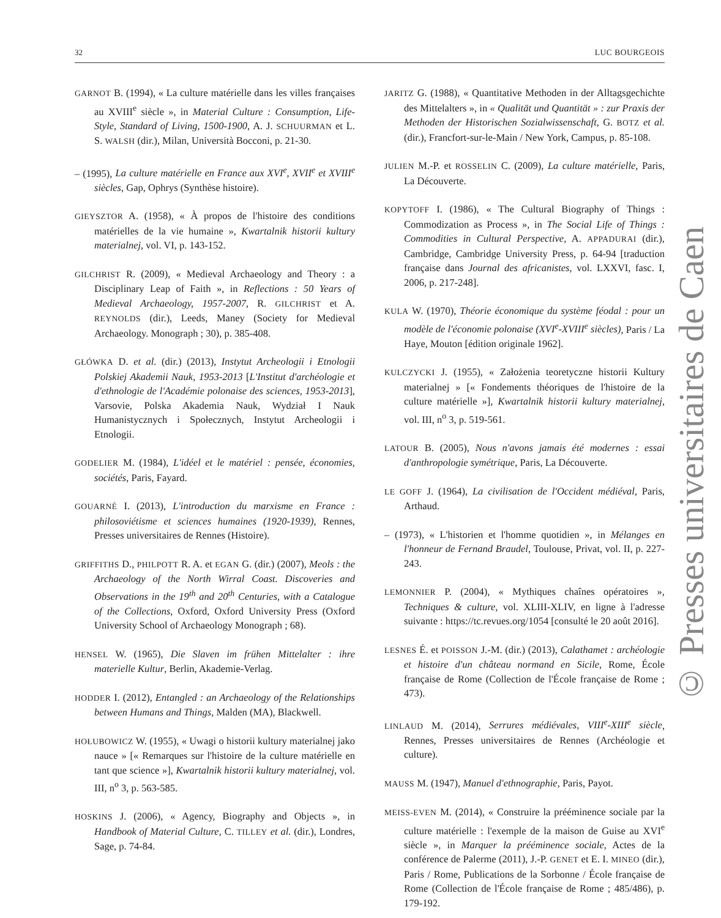32 LUC BOURGEOIS
GARNOT B. (1994), « La culture matérielle dans les villes françaises au XVIII<sup>e</sup> siècle », in Material Culture : Consumption, Life-Style, Standard of Living, 1500-1900, A. J. SCHUURMAN et L. S. WALSH (dir.), Milan, Università Bocconi, p. 21-30.
– (1995), La culture matérielle en France aux XVI<sup>e</sup>, XVII<sup>e</sup> et XVIII<sup>e</sup> siècles, Gap, Ophrys (Synthèse histoire).
GIEYSZTOR A. (1958), « À propos de l'histoire des conditions matérielles de la vie humaine », Kwartalnik historii kultury materialnej, vol. VI, p. 143-152.
GILCHRIST R. (2009), « Medieval Archaeology and Theory : a Disciplinary Leap of Faith », in Reflections : 50 Years of Medieval Archaeology, 1957-2007, R. GILCHRIST et A. REYNOLDS (dir.), Leeds, Maney (Society for Medieval Archaeology. Monograph ; 30), p. 385-408.
GŁÓWKA D. et al. (dir.) (2013), Instytut Archeologii i Etnologii Polskiej Akademii Nauk, 1953-2013 [L'Institut d'archéologie et d'ethnologie de l'Académie polonaise des sciences, 1953-2013], Varsovie, Polska Akademia Nauk, Wydział I Nauk Humanistycznych i Społecznych, Instytut Archeologii i Etnologii.
GODELIER M. (1984), L'idéel et le matériel : pensée, économies, sociétés, Paris, Fayard.
GOUARNÉ I. (2013), L'introduction du marxisme en France : philosoviétisme et sciences humaines (1920-1939), Rennes, Presses universitaires de Rennes (Histoire).
GRIFFITHS D., PHILPOTT R. A. et EGAN G. (dir.) (2007), Meols : the Archaeology of the North Wirral Coast. Discoveries and Observations in the 19<sup>th</sup> and 20<sup>th</sup> Centuries, with a Catalogue of the Collections, Oxford, Oxford University Press (Oxford University School of Archaeology Monograph ; 68).
HENSEL W. (1965), Die Slaven im frühen Mittelalter : ihre materielle Kultur, Berlin, Akademie-Verlag.
HODDER I. (2012), Entangled : an Archaeology of the Relationships between Humans and Things, Malden (MA), Blackwell.
HOŁUBOWICZ W. (1955), « Uwagi o historii kultury materialnej jako nauce » [« Remarques sur l'histoire de la culture matérielle en tant que science »], Kwartalnik historii kultury materialnej, vol. III, n<sup>o</sup> 3, p. 563-585.
HOSKINS J. (2006), « Agency, Biography and Objects », in Handbook of Material Culture, C. TILLEY et al. (dir.), Londres, Sage, p. 74-84.
JARITZ G. (1988), « Quantitative Methoden in der Alltagsgechichte des Mittelalters », in « Qualität und Quantität » : zur Praxis der Methoden der Historischen Sozialwissenschaft, G. BOTZ et al. (dir.), Francfort-sur-le-Main / New York, Campus, p. 85-108.
JULIEN M.-P. et ROSSELIN C. (2009), La culture matérielle, Paris, La Découverte.
KOPYTOFF I. (1986), « The Cultural Biography of Things : Commodization as Process », in The Social Life of Things : Commodities in Cultural Perspective, A. APPADURAI (dir.), Cambridge, Cambridge University Press, p. 64-94 [traduction française dans Journal des africanistes, vol. LXXVI, fasc. I, 2006, p. 217-248].
KULA W. (1970), Théorie économique du système féodal : pour un modèle de l'économie polonaise (XVI<sup>e</sup>-XVIII<sup>e</sup> siècles), Paris / La Haye, Mouton [édition originale 1962].
KULCZYCKI J. (1955), « Założenia teoretyczne historii Kultury materialnej » [« Fondements théoriques de l'histoire de la culture matérielle »], Kwartalnik historii kultury materialnej, vol. III, n<sup>o</sup> 3, p. 519-561.
LATOUR B. (2005), Nous n'avons jamais été modernes : essai d'anthropologie symétrique, Paris, La Découverte.
LE GOFF J. (1964), La civilisation de l'Occident médiéval, Paris, Arthaud.
– (1973), « L'historien et l'homme quotidien », in Mélanges en l'honneur de Fernand Braudel, Toulouse, Privat, vol. II, p. 227-243.
LEMONNIER P. (2004), « Mythiques chaînes opératoires », Techniques & culture, vol. XLIII-XLIV, en ligne à l'adresse suivante : https://tc.revues.org/1054 [consulté le 20 août 2016].
LESNES É. et POISSON J.-M. (dir.) (2013), Calathamet : archéologie et histoire d'un château normand en Sicile, Rome, École française de Rome (Collection de l'École française de Rome ; 473).
LINLAUD M. (2014), Serrures médiévales, VIII<sup>e</sup>-XIII<sup>e</sup> siècle, Rennes, Presses universitaires de Rennes (Archéologie et culture).
MAUSS M. (1947), Manuel d'ethnographie, Paris, Payot.
MEISS-EVEN M. (2014), « Construire la prééminence sociale par la culture matérielle : l'exemple de la maison de Guise au XVI<sup>e</sup> siècle », in Marquer la prééminence sociale, Actes de la conférence de Palerme (2011), J.-P. GENET et E. I. MINEO (dir.), Paris / Rome, Publications de la Sorbonne / École française de Rome (Collection de l'École française de Rome ; 485/486), p. 179-192.
© Presses universitaires de Caen